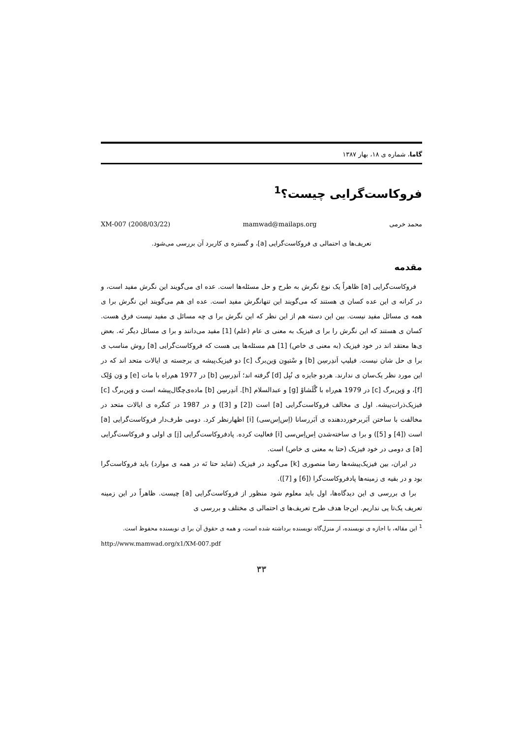گاما، شماره ی ۱۸، بهار ۱۳۸۷
فروکاست‌گرایی چیست؟<sup>1</sup>
محمد خرمی mamwad@mailaps.org XM-007 (2008/03/22)
تعریف‌ها ی احتمالی ی فروکاست‌گرایی [a]، و گستره ی کاربرد آن بررسی می‌شود.
مقدمه
فروکاست‌گرایی [a] ظاهراً یک نوع نگرش به طرح و حل مسئله‌ها است. عده ای می‌گویند این نگرش مفید است، و در کرانه ی این عده کسان ی هستند که می‌گویند این تنهانگرش مفید است. عده ای هم می‌گویند این نگرش برا ی همه ی مسائل مفید نیست. بین این دسته هم از این نظر که این نگرش برا ی چه مسائل ی مفید نیست فرق هست. کسان ی هستند که این نگرش را برا ی فیزیک به معنی ی عام (علم) [1] مفید می‌دانند و برا ی مسائل دیگر نَه. بعض ی‌ها معتقد اند در خود فیزیک (به معنی ی خاص) [1] هم مسئله‌ها یی هست که فروکاست‌گرایی [a] روش مناسب ی برا ی حل شان نیست. فیلیپ اَندِرسِن [b] و سْتیوِن وَین‌برگ [c] دو فیزیک‌پیشه ی برجسته ی ایالات متحد اند که در این مورد نظر یک‌سان ی ندارند. هردو جایزه ی نُبِل [d] گرفته اند؛ اَندِرسِن [b] در 1977 هم‌راه با مات [e] و وَن وُلِک [f]، و وَین‌برگ [c] در 1979 هم‌راه با گْلَشاوْ [g] و عبدالسلام [h]. اَندِرسِن [b] ماده‌ی‌چگال‌پیشه است و وَین‌برگ [c] فیزیک‌ذرات‌پیشه. اول ی مخالف فروکاست‌گرایی [a] است ([2] و [3]) و در 1987 در کنگره ی ایالات متحد در مخالفت با ساختن اَبَربرخورددهنده ی اَبَررسانا (اِس‌اِس‌سی) [i] اظهارنظر کرد. دومی طرف‌دار فروکاست‌گرایی [a] است ([4] و [5]) و برا ی ساخته‌شدن اِس‌اِس‌سی [i] فعالیت کرده. پادفروکاست‌گرایی [j] ی اولی و فروکاست‌گرایی [a] ی دومی در خود فیزیک (حتا به معنی ی خاص) است.
در ایران، بین فیزیک‌پیشه‌ها رضا منصوری [k] می‌گوید در فیزیک (شاید حتا نَه در همه ی موارد) باید فروکاست‌گرا بود و در بقیه ی زمینه‌ها پادفروکاست‌گرا ([6] و [7]).
برا ی بررسی ی این دیدگاه‌ها، اول باید معلوم شود منظور از فروکاست‌گرایی [a] چیست. ظاهراً در این زمینه تعریف یک‌تا یی نداریم. این‌جا هدف طرح تعریف‌ها ی احتمالی ی مختلف و بررسی ی
<sup>1</sup> این مقاله، با اجازه ی نویسنده، از منزل‌گاه نویسنده برداشته شده است، و همه ی حقوق آن برا ی نویسنده محفوظ است.
http://www.mamwad.org/x1/XM-007.pdf
۳۳